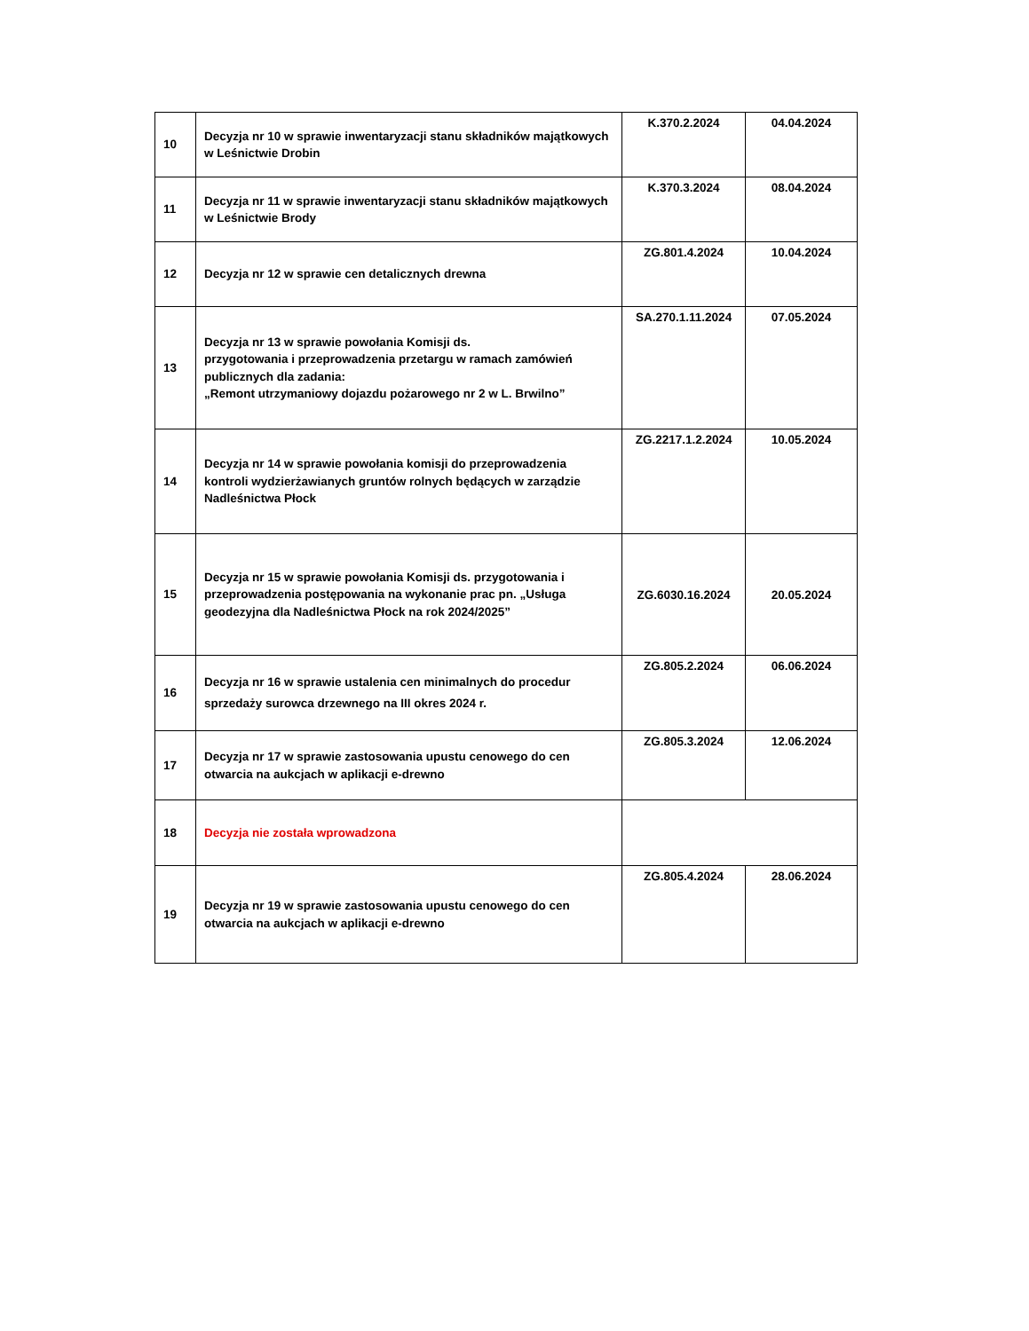| 10 | Decyzja nr 10 w sprawie inwentaryzacji stanu składników majątkowych w Leśnictwie Drobin | K.370.2.2024 | 04.04.2024 |
| 11 | Decyzja nr 11 w sprawie inwentaryzacji stanu składników majątkowych w Leśnictwie Brody | K.370.3.2024 | 08.04.2024 |
| 12 | Decyzja nr 12 w sprawie cen detalicznych drewna | ZG.801.4.2024 | 10.04.2024 |
| 13 | Decyzja nr 13 w sprawie powołania Komisji ds. przygotowania i przeprowadzenia przetargu w ramach zamówień publicznych dla zadania: „Remont utrzymaniowy dojazdu pożarowego nr 2 w L. Brwilno” | SA.270.1.11.2024 | 07.05.2024 |
| 14 | Decyzja nr 14 w sprawie powołania komisji do przeprowadzenia kontroli wydzierżawianych gruntów rolnych będących w zarządzie Nadleśnictwa Płock | ZG.2217.1.2.2024 | 10.05.2024 |
| 15 | Decyzja nr 15 w sprawie powołania Komisji ds. przygotowania i przeprowadzenia postępowania na wykonanie prac pn. „Usługa geodezyjna dla Nadleśnictwa Płock na rok 2024/2025” | ZG.6030.16.2024 | 20.05.2024 |
| 16 | Decyzja nr 16 w sprawie ustalenia cen minimalnych do procedur sprzedaży surowca drzewnego na III okres 2024 r. | ZG.805.2.2024 | 06.06.2024 |
| 17 | Decyzja nr 17 w sprawie zastosowania upustu cenowego do cen otwarcia na aukcjach w aplikacji e-drewno | ZG.805.3.2024 | 12.06.2024 |
| 18 | Decyzja nie została wprowadzona | | |
| 19 | Decyzja nr 19 w sprawie zastosowania upustu cenowego do cen otwarcia na aukcjach w aplikacji e-drewno | ZG.805.4.2024 | 28.06.2024 |